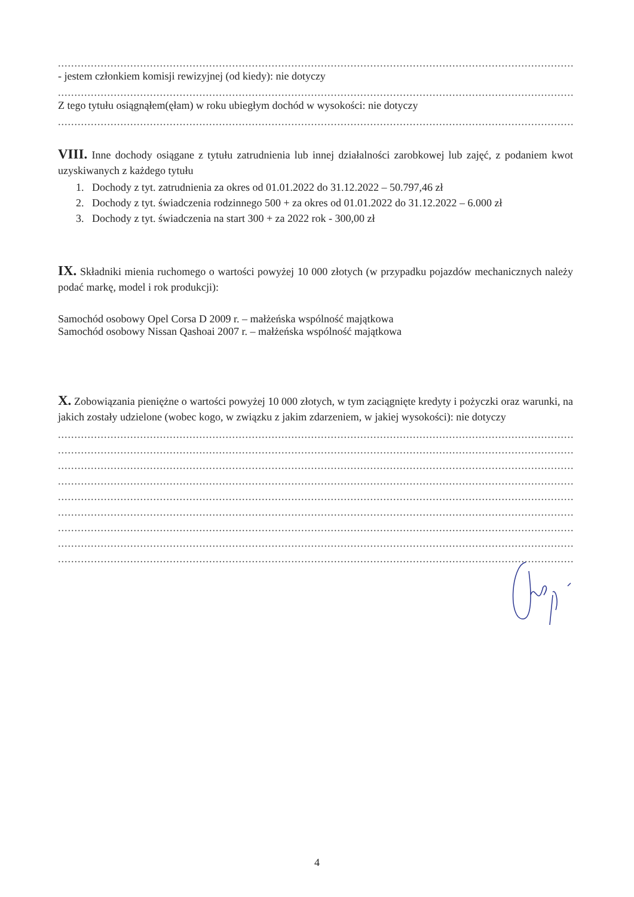........................................................................................................................................................................................................
- jestem członkiem komisji rewizyjnej (od kiedy): nie dotyczy
........................................................................................................................................................................................................
Z tego tytułu osiągnąłem(ęłam) w roku ubiegłym dochód w wysokości: nie dotyczy
........................................................................................................................................................................................................
VIII. Inne dochody osiągane z tytułu zatrudnienia lub innej działalności zarobkowej lub zajęć, z podaniem kwot uzyskiwanych z każdego tytułu
1. Dochody z tyt. zatrudnienia za okres od 01.01.2022 do 31.12.2022 – 50.797,46 zł
2. Dochody z tyt. świadczenia rodzinnego 500 + za okres od 01.01.2022 do 31.12.2022 – 6.000 zł
3. Dochody z tyt. świadczenia na start 300 + za 2022 rok - 300,00 zł
IX. Składniki mienia ruchomego o wartości powyżej 10 000 złotych (w przypadku pojazdów mechanicznych należy podać markę, model i rok produkcji):
Samochód osobowy Opel Corsa D 2009 r. – małżeńska wspólność majątkowa
Samochód osobowy Nissan Qashoai 2007 r. – małżeńska wspólność majątkowa
X. Zobowiązania pieniężne o wartości powyżej 10 000 złotych, w tym zaciągnięte kredyty i pożyczki oraz warunki, na jakich zostały udzielone (wobec kogo, w związku z jakim zdarzeniem, w jakiej wysokości): nie dotyczy
........................................................................................................................................................................................................
........................................................................................................................................................................................................
........................................................................................................................................................................................................
........................................................................................................................................................................................................
........................................................................................................................................................................................................
........................................................................................................................................................................................................
........................................................................................................................................................................................................
........................................................................................................................................................................................................
........................................................................................................................................................................................................
4